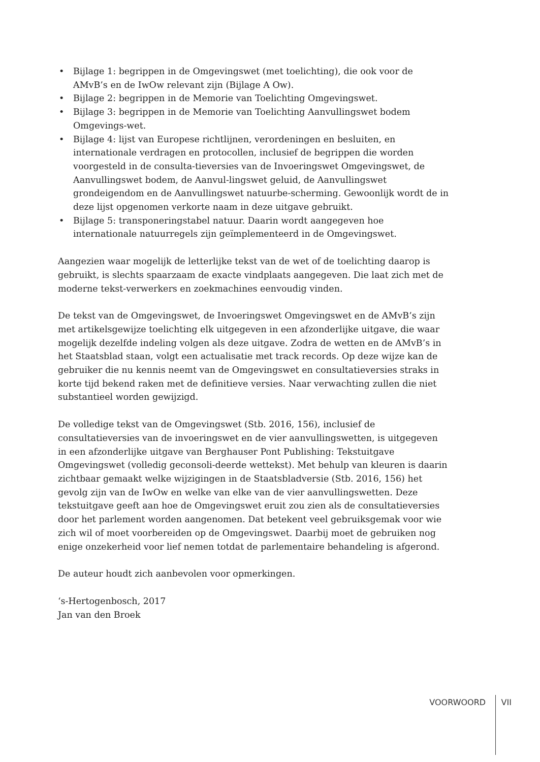• Bijlage 1: begrippen in de Omgevingswet (met toelichting), die ook voor de AMvB’s en de IwOw relevant zijn (Bijlage A Ow).
• Bijlage 2: begrippen in de Memorie van Toelichting Omgevingswet.
• Bijlage 3: begrippen in de Memorie van Toelichting Aanvullingswet bodem Omgevings-wet.
• Bijlage 4: lijst van Europese richtlijnen, verordeningen en besluiten, en internationale verdragen en protocollen, inclusief de begrippen die worden voorgesteld in de consulta-tieversies van de Invoeringswet Omgevingswet, de Aanvullingswet bodem, de Aanvul-lingswet geluid, de Aanvullingswet grondeigendom en de Aanvullingswet natuurbe-scherming. Gewoonlijk wordt de in deze lijst opgenomen verkorte naam in deze uitgave gebruikt.
• Bijlage 5: transponeringstabel natuur. Daarin wordt aangegeven hoe internationale natuurregels zijn geïmplementeerd in de Omgevingswet.
Aangezien waar mogelijk de letterlijke tekst van de wet of de toelichting daarop is gebruikt, is slechts spaarzaam de exacte vindplaats aangegeven. Die laat zich met de moderne tekst-verwerkers en zoekmachines eenvoudig vinden.
De tekst van de Omgevingswet, de Invoeringswet Omgevingswet en de AMvB’s zijn met artikelsgewijze toelichting elk uitgegeven in een afzonderlijke uitgave, die waar mogelijk dezelfde indeling volgen als deze uitgave. Zodra de wetten en de AMvB’s in het Staatsblad staan, volgt een actualisatie met track records. Op deze wijze kan de gebruiker die nu kennis neemt van de Omgevingswet en consultatieversies straks in korte tijd bekend raken met de definitieve versies. Naar verwachting zullen die niet substantieel worden gewijzigd.
De volledige tekst van de Omgevingswet (Stb. 2016, 156), inclusief de consultatieversies van de invoeringswet en de vier aanvullingswetten, is uitgegeven in een afzonderlijke uitgave van Berghauser Pont Publishing: Tekstuitgave Omgevingswet (volledig geconsoli-deerde wettekst). Met behulp van kleuren is daarin zichtbaar gemaakt welke wijzigingen in de Staatsbladversie (Stb. 2016, 156) het gevolg zijn van de IwOw en welke van elke van de vier aanvullingswetten. Deze tekstuitgave geeft aan hoe de Omgevingswet eruit zou zien als de consultatieversies door het parlement worden aangenomen. Dat betekent veel gebruiksgemak voor wie zich wil of moet voorbereiden op de Omgevingswet. Daarbij moet de gebruiken nog enige onzekerheid voor lief nemen totdat de parlementaire behandeling is afgerond.
De auteur houdt zich aanbevolen voor opmerkingen.
‘s-Hertogenbosch, 2017
Jan van den Broek
VOORWOORD VII